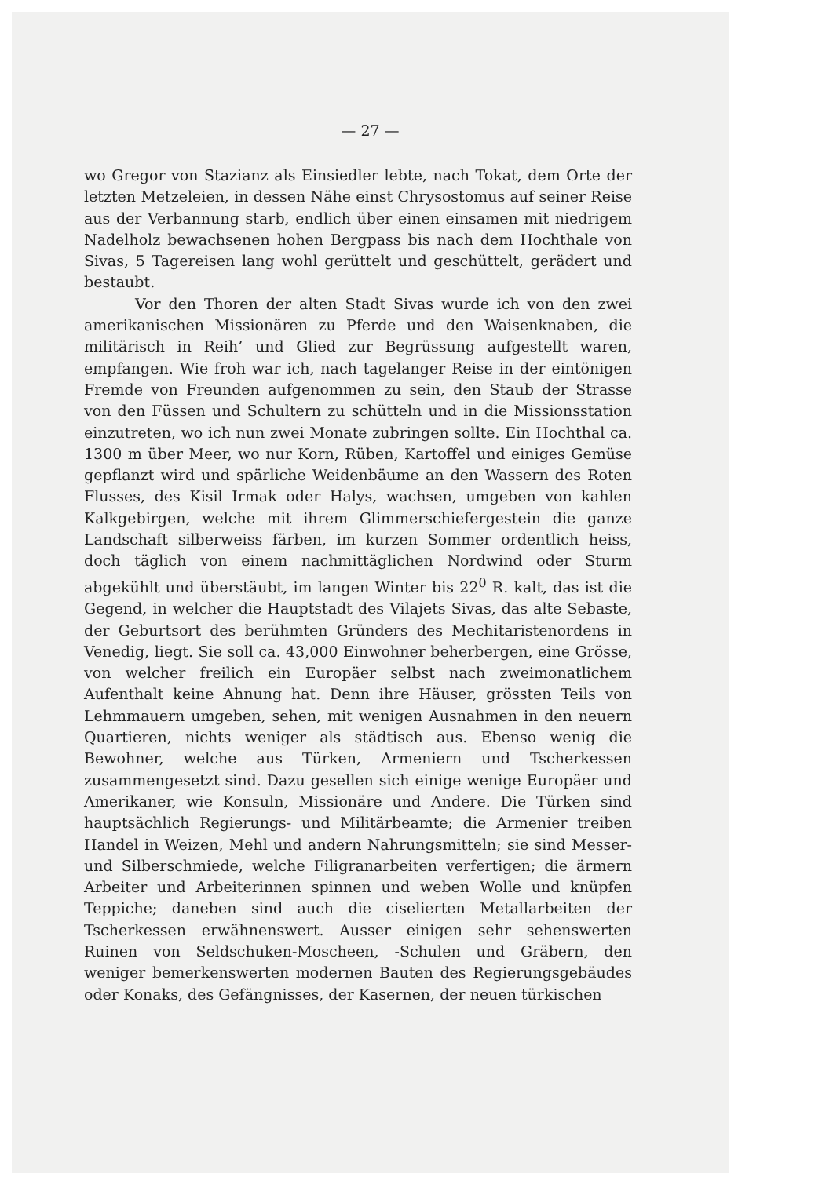— 27 —
wo Gregor von Stazianz als Einsiedler lebte, nach Tokat, dem Orte der letzten Metzeleien, in dessen Nähe einst Chrysostomus auf seiner Reise aus der Verbannung starb, endlich über einen einsamen mit niedrigem Nadelholz bewachsenen hohen Bergpass bis nach dem Hochthale von Sivas, 5 Tagereisen lang wohl gerüttelt und geschüttelt, gerädert und bestaubt.
Vor den Thoren der alten Stadt Sivas wurde ich von den zwei amerikanischen Missionären zu Pferde und den Waisenknaben, die militärisch in Reih’ und Glied zur Begrüssung aufgestellt waren, empfangen. Wie froh war ich, nach tagelanger Reise in der eintönigen Fremde von Freunden aufgenommen zu sein, den Staub der Strasse von den Füssen und Schultern zu schütteln und in die Missionsstation einzutreten, wo ich nun zwei Monate zubringen sollte. Ein Hochthal ca. 1300 m über Meer, wo nur Korn, Rüben, Kartoffel und einiges Gemüse gepflanzt wird und spärliche Weidenbäume an den Wassern des Roten Flusses, des Kisil Irmak oder Halys, wachsen, umgeben von kahlen Kalkgebirgen, welche mit ihrem Glimmerschiefergestein die ganze Landschaft silberweiss färben, im kurzen Sommer ordentlich heiss, doch täglich von einem nachmittäglichen Nordwind oder Sturm abgekühlt und überstäubt, im langen Winter bis 22<sup>0</sup> R. kalt, das ist die Gegend, in welcher die Hauptstadt des Vilajets Sivas, das alte Sebaste, der Geburtsort des berühmten Gründers des Mechitaristenordens in Venedig, liegt. Sie soll ca. 43,000 Einwohner beherbergen, eine Grösse, von welcher freilich ein Europäer selbst nach zweimonatlichem Aufenthalt keine Ahnung hat. Denn ihre Häuser, grössten Teils von Lehmmauern umgeben, sehen, mit wenigen Ausnahmen in den neuern Quartieren, nichts weniger als städtisch aus. Ebenso wenig die Bewohner, welche aus Türken, Armeniern und Tscherkessen zusammengesetzt sind. Dazu gesellen sich einige wenige Europäer und Amerikaner, wie Konsuln, Missionäre und Andere. Die Türken sind hauptsächlich Regierungs- und Militärbeamte; die Armenier treiben Handel in Weizen, Mehl und andern Nahrungsmitteln; sie sind Messer- und Silberschmiede, welche Filigranarbeiten verfertigen; die ärmern Arbeiter und Arbeiterinnen spinnen und weben Wolle und knüpfen Teppiche; daneben sind auch die ciselierten Metallarbeiten der Tscherkessen erwähnenswert. Ausser einigen sehr sehenswerten Ruinen von Seldschuken-Moscheen, -Schulen und Gräbern, den weniger bemerkenswerten modernen Bauten des Regierungsgebäudes oder Konaks, des Gefängnisses, der Kasernen, der neuen türkischen